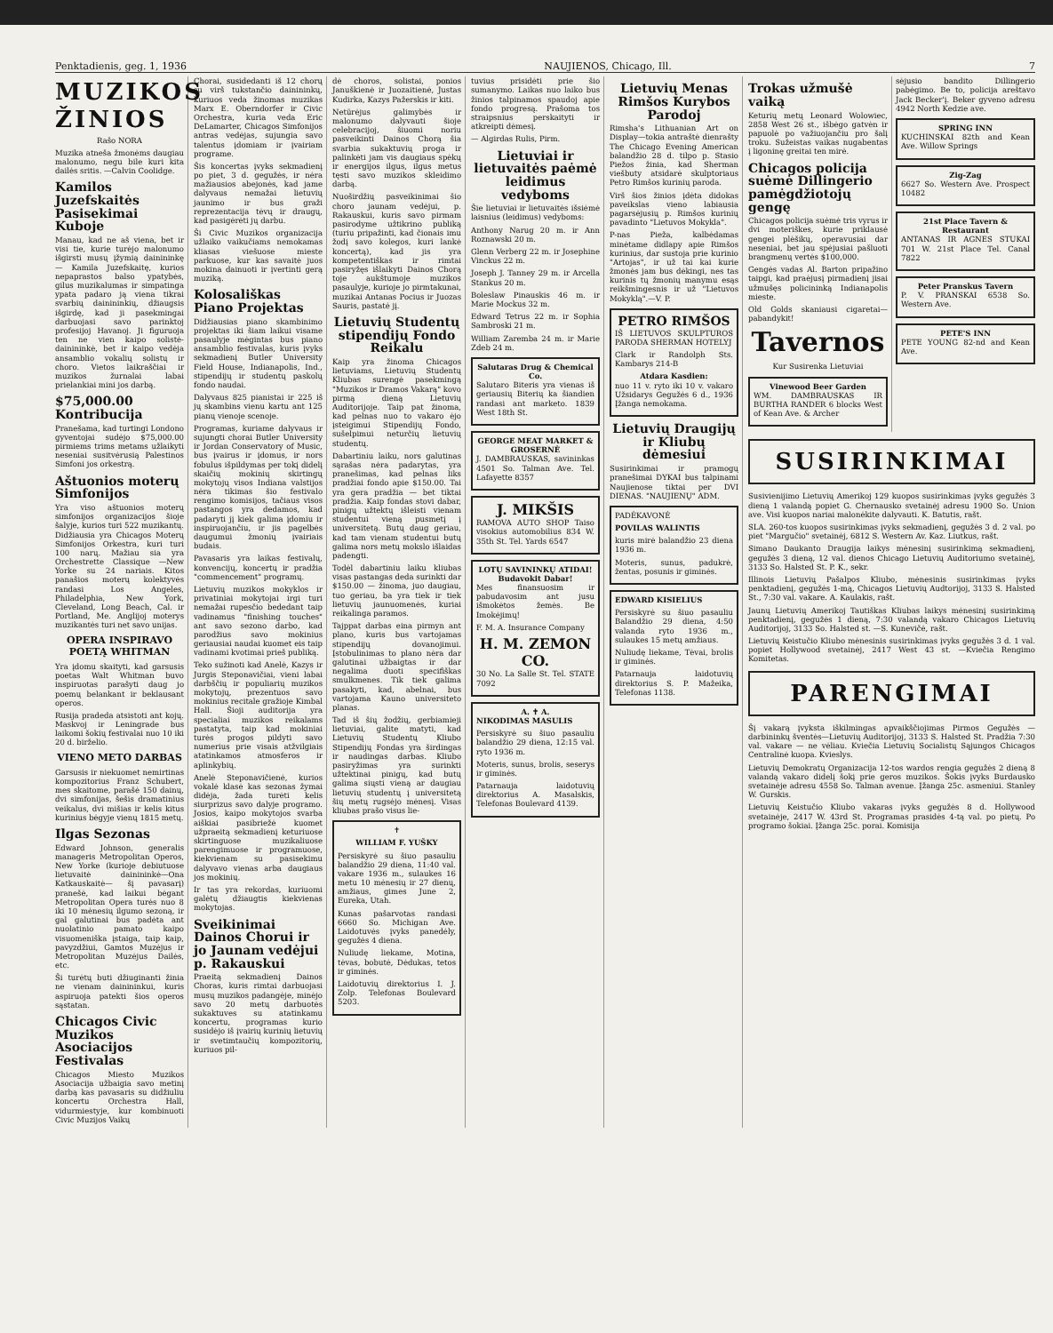Penktadienis, geg. 1, 1936 NAUJIENOS, Chicago, Ill. 7
MUZIKOS ŽINIOS
Rašo NORA
Muzika atneša žmonėms daugiau malonumo, negu bile kuri kita dailės sritis. —Calvin Coolidge.
Kamilos Juzefskaitės Pasisekimai Kuboje
Manau, kad ne aš viena, bet ir visi tie, kurie turėjo malonumo išgirsti musų įžymią dainininkę — Kamila Juzefskaitę, kurios nepaprastos balso ypatybės, gilus muzikalumas ir simpatinga ypata padaro ją viena tikrai svarbių dainininkių, džiaugsis išgirdę, kad ji pasekmingai darbuojasi savo parinktoj profesijoj Havanoj. Ji figuruoja ten ne vien kaipo solistė-dainininkė, bet ir kaipo vedėja ansamblio vokalių solistų ir choro. Vietos laikraščiai ir muzikos žurnalai labai prielankiai mini jos darbą.
$75,000.00 Kontribucija
Pranešama, kad turtingi Londono gyventojai sudėjo $75,000.00 pirmiems trims metams užlaikyti neseniai susitvėrusią Palestinos Simfoni jos orkestrą.
Aštuonios moterų Simfonijos
Yra viso aštuonios moterų simfonijos organizacijos šioje šalyje, kurios turi 522 muzikantų. Didžiausia yra Chicagos Moterų Simfonijos Orkestra, kuri turi 100 narų. Mažiau sia yra Orchestrette Classique —New Yorke su 24 nariais. Kitos panašios moterų kolektyvės randasi Los Angeles, Philadelphia, New York, Cleveland, Long Beach, Cal. ir Portland, Me. Anglijoj moterys muzikantės turi net savo unijas.
OPERA INSPIRAVO POETĄ WHITMAN
Yra įdomu skaityti, kad garsusis poetas Walt Whitman buvo inspiruotas parašyti daug jo poemų belankant ir beklausant operos.
Rusija pradeda atsistoti ant kojų. Maskvoj ir Leningrade bus laikomi šokių festivalai nuo 10 iki 20 d. birželio.
VIENO METO DARBAS
Garsusis ir niekuomet nemirtinas kompozitorius Franz Schubert, mes skaitome, parašė 150 dainų, dvi simfonijas, šešis dramatinius veikalus, dvi mišias ir kelis kitus kurinius bėgyje vienų 1815 metų.
Ilgas Sezonas
Edward Johnson, generalis manageris Metropolitan Operos, New Yorke (kurioje debiutuose lietuvaitė dainininkė—Ona Katkauskaitė— šį pavasarį) pranešė, kad laikui bėgant Metropolitan Opera turės nuo 8 iki 10 mėnesių ilgumo sezoną, ir gal galutinai bus padėta ant nuolatinio pamato kaipo visuomeniška įstaiga, taip kaip, pavyzdžiui, Gamtos Muzėjus ir Metropolitan Muzėjus Dailės, etc.
Ši turėtų buti džiuginanti žinia ne vienam dainininkui, kuris aspiruoja patekti šios operos sąstatan.
Chicagos Civic Muzikos Asociacijos Festivalas
Chicagos Miesto Muzikos Asociacija užbaigia savo metinį darbą kas pavasaris su didžiuliu koncertu Orchestra Hall, vidurmiestyje, kur kombinuoti Civic Muzijos Vaikų
Chorai, susidedanti iš 12 chorų su virš tukstančio dainininkų, kuriuos veda žinomas muzikas Marx E. Oberndorfer ir Civic Orchestra, kuria veda Eric DeLamarter, Chicagos Simfonijos antras vedėjas, sujungia savo talentus įdomiam ir įvairiam programe.
Šis koncertas įvyks sekmadienį po piet, 3 d. gegužės, ir nėra mažiausios abejonės, kad jame dalyvaus nemažai lietuvių jaunimo ir bus graži reprezentacija tėvų ir draugų, kad pasigėrėti jų darbu.
Ši Civic Muzikos organizacija užlaiko vaikučiams nemokamas kliasas viešuose mieste parkuose, kur kas savaitė juos mokina dainuoti ir įvertinti gerą muziką.
Kolosališkas Piano Projektas
Didžiausias piano skambinimo projektas iki šiam laikui visame pasaulyje mėgintas bus piano ansamblio festivalas, kuris įvyks sekmadienį Butler University Field House, Indianapolis, Ind., stipendijų ir studentų paskolų fondo naudai.
Dalyvaus 825 pianistai ir 225 iš jų skambins vienu kartu ant 125 pianų vienoje scenoje.
Programas, kuriame dalyvaus ir sujungti chorai Butler University ir Jordan Conservatory of Music, bus įvairus ir įdomus, ir nors fobulus išpildymas per tokį didelį skaičių mokinių skirtingų mokytojų visos Indiana valstijos nėra tikimas šio festivalo rengimo komisijos, tačiaus visos pastangos yra dedamos, kad padaryti jį kiek galima įdomiu ir inspiruojančiu, ir jis pagelbės daugumui žmonių įvairiais budais.
Pavasaris yra laikas festivalų, konvencijų, koncertų ir pradžia "commencement" programų.
Lietuvių muzikos mokyklos ir privatiniai mokytojai irgi turi nemažai rupesčio bededant taip vadinamus "finishing touches" ant savo sezono darbo, kad parodžius savo mokinius geriausiai naudai kuomet eis taip vadinami kvotimai prieš publiką.
Teko sužinoti kad Anelė, Kazys ir Jurgis Steponavičiai, vieni labai darbščių ir populiarių muzikos mokytojų, prezentuos savo mokinius recitale gražioje Kimbal Hall. Šioji auditorija yra specialiai muzikos reikalams pastatyta, taip kad mokiniai turės progos pildyti savo numerius prie visais atžvilgiais atatinkamos atmosferos ir aplinkybių.
Anelė Steponavičienė, kurios vokalė klasė kas sezonas žymai didėja, žada turėti kelis siurprizus savo dalyje programo. Josios, kaipo mokytojos svarba aiškiai pasibriežė kuomet užpraeitą sekmadienį keturiuose skirtinguose muzikaliuose parengimuose ir programuose, kiekvienam su pasisekimu dalyvavo vienas arba daugiaus jos mokinių.
Ir tas yra rekordas, kuriuomi galėtų džiaugtis kiekvienas mokytojas.
Sveikinimai Dainos Chorui ir jo Jaunam vedėjui p. Rakauskui
Praeitą sekmadienį Dainos Choras, kuris rimtai darbuojasi musų muzikos padangėje, minėjo savo 20 metų darbuotės sukaktuves su atatinkamu koncertu, programas kurio susidėjo iš įvairių kurinių lietuvių ir svetimtaučių kompozitorių, kuriuos pil-
dė choros, solistai, ponios Januškienė ir Juozaitienė, Justas Kudirka, Kazys Pažerskis ir kiti.
Netūrėjus galimybės ir malonumo dalyvauti šioje celebracijoj, šiuomi noriu pasveikinti Dainos Chorą šia svarbia sukaktuvių proga ir palinkėti jam vis daugiaus spėkų ir energijos ilgus, ilgus metus tęsti savo muzikos skleidimo darbą.
Nuoširdžių pasveikinimai šio choro jaunam vedėjui, p. Rakauskui, kuris savo pirmam pasirodyme užtikrino publiką (turiu pripažinti, kad čionais imu žodį savo kolegos, kuri lankė koncertą), kad jis yra kompetentiškas ir rimtai pasiryžęs išlaikyti Dainos Chorą toje aukštumoje muzikos pasaulyje, kurioje jo pirmtakunai, muzikai Antanas Pocius ir Juozas Sauris, pastatė jį.
Lietuvių Studentų stipendijų Fondo Reikalu
Kaip yra žinoma Chicagos lietuviams, Lietuvių Studentų Kliubas surengė pasekmingą "Muzikos ir Dramos Vakarą" kovo pirmą dieną Lietuvių Auditorijoje. Taip pat žinoma, kad pelnas nuo to vakaro ėjo įsteigimui Stipendijų Fondo, sušelpimui neturčių lietuvių studentų.
Dabartiniu laiku, nors galutinas sąrašas nėra padarytas, yra pranešimas, kad pelnas liks pradžiai fondo apie $150.00. Tai yra gera pradžia — bet tiktai pradžia. Kaip fondas stovi dabar, pinigų užtektų išleisti vienam studentui vieną pusmetį į universitetą. Butų daug geriau, kad tam vienam studentui butų galima nors metų mokslo išlaidas padengti.
Todėl dabartiniu laiku kliubas visas pastangas deda surinkti dar $150.00 — žinoma, juo daugiau, tuo geriau, ba yra tiek ir tiek lietuvių jaunuomenės, kuriai reikalinga paramos.
Tajppat darbas eina pirmyn ant plano, kuris bus vartojamas stipendijų dovanojimui. Įstobulinimas to plano nėra dar galutinai užbaigtas ir dar negalima duoti specifiškas smulkmenes. Tik tiek galima pasakyti, kad, abelnai, bus vartojama Kauno universiteto planas.
Tad iš šių žodžių, gerbiamieji lietuviai, galite matyti, kad Lietuvių Studentų Kliubo Stipendijų Fondas yra širdingas ir naudingas darbas. Kliubo pasiryžimas yra surinkti užtektinai pinigų, kad butų galima siųsti vieną ar daugiau lietuvių studentų į universitetą šių metų rugsėjo mėnesį. Visas kliubas prašo visus lie-
✝
WILLIAM F. YUŠKY
Persiskyrė su šiuo pasauliu balandžio 29 diena, 11:40 val. vakare 1936 m., sulaukes 16 metu 10 mėnesių ir 27 dienų, amžiaus, gimes June 2, Eureka, Utah.
Kunas pašarvotas randasi 6660 So. Michigan Ave. Laidotuvės įvyks panedėly, gegužės 4 diena.
Nuliudę liekame, Motina, tėvas, bobutė, Dėdukas, tetos ir giminės.
Laidotuvių direktorius I. J. Zolp. Telefonas Boulevard 5203.
tuvius prisidėti prie šio sumanymo. Laikas nuo laiko bus žinios talpinamos spaudoj apie fondo progresą. Prašoma tos straipsnius perskaityti ir atkreipti dėmesį.
— Algirdas Rulis, Pirm.
Lietuviai ir lietuvaitės paėmė leidimus vedyboms
Šie lietuviai ir lietuvaitės išsiėmė laisnius (leidimus) vedyboms:
Anthony Narug 20 m. ir Ann Roznawski 20 m.
Glenn Verberg 22 m. ir Josephine Vinckus 22 m.
Joseph J. Tanney 29 m. ir Arcella Stankus 20 m.
Boleslaw Pinauskis 46 m. ir Marie Mockus 32 m.
Edward Tetrus 22 m. ir Sophia Sambroski 21 m.
William Zaremba 24 m. ir Marie Zdeb 24 m.
Salutaras Drug & Chemical Co.
Salutaro Biteris yra vienas iš geriausių Biterių ka šiandien randasi ant marketo. 1839 West 18th St.
GEORGE MEAT MARKET & GROSERNĖ
J. DAMBRAUSKAS, savininkas 4501 So. Talman Ave. Tel. Lafayette 8357
J. MIKŠIS
RAMOVA AUTO SHOP Taiso visokius automobilius 834 W. 35th St. Tel. Yards 6547
LOTŲ SAVININKŲ ATIDAI! Budavokit Dabar!
Mes finansuosim ir pabudavosim ant jusu išmokėtos žemės. Be Imokėjimų!
F. M. A. Insurance Company
H. M. ZEMON CO.
30 No. La Salle St. Tel. STATE 7092
A. ✝ A.
NIKODIMAS MASULIS
Persiskyrė su šiuo pasauliu balandžio 29 diena, 12:15 val. ryto 1936 m.
Moteris, sunus, brolis, seserys ir giminės.
Patarnauja laidotuvių direktorius A. Masalskis, Telefonas Boulevard 4139.
Lietuvių Menas Rimšos Kurybos Parodoj
Rimsha's Lithuanian Art on Display—tokia antraštė dienrašty The Chicago Evening American balandžio 28 d. tilpo p. Stasio Piežos žinia, kad Sherman viešbuty atsidarė skulptoriaus Petro Rimšos kurinių paroda.
Virš šios žinios įdėta didokas paveikslas vieno labiausia pagarsėjusių p. Rimšos kurinių pavadinto "Lietuvos Mokykla".
P-nas Pieža, kalbėdamas minėtame didlapy apie Rimšos kurinius, dar sustoja prie kurinio "Artojas", ir už tai kai kurie žmonės jam bus dėkingi, nes tas kurinis tų žmonių manymu esąs reikšmingesnis ir už "Lietuvos Mokyklą".—V. P.
PETRO RIMŠOS
IŠ LIETUVOS SKULPTUROS PARODA SHERMAN HOTELYJ
Clark ir Randolph Sts. Kambarys 214-B
Atdara Kasdien:
nuo 11 v. ryto iki 10 v. vakaro Užsidarys Gegužės 6 d., 1936 Įžanga nemokama.
Lietuvių Draugijų ir Kliubų dėmesiui
Susirinkimai ir pramogų pranešimai DYKAI bus talpinami Naujienose tiktai per DVI DIENAS. "NAUJIENŲ" ADM.
PADĖKAVONĖ
POVILAS WALINTIS
kuris mirė balandžio 23 diena 1936 m.
Moteris, sunus, padukrė, žentas, posunis ir giminės.
EDWARD KISIELIUS
Persiskyrė su šiuo pasauliu Balandžio 29 diena, 4:50 valanda ryto 1936 m., sulaukes 15 metų amžiaus.
Nuliudę liekame, Tėvai, brolis ir giminės.
Patarnauja laidotuvių direktorius S. P. Mažeika, Telefonas 1138.
Trokas užmušė vaiką
Keturių metų Leonard Wolowiec, 2858 West 26 st., išbėgo gatvėn ir papuolė po važiuojančiu pro šalį troku. Sužeistas vaikas nugabentas į ligoninę greitai ten mirė.
Chicagos policija suėmė Dillingerio pamėgdžiotojų gengę
Chicagos policija suėmė tris vyrus ir dvi moteriškes, kurie priklausė gengei plėšikų, operavusiai dar neseniai, bet jau spėjusiai pašluoti brangmenų vertės $100,000.
Gengės vadas Al. Barton pripažino taipgi, kad praėjusį pirmadienį jisai užmušęs policininką Indianapolis mieste.
Old Golds skaniausi cigaretai—pabandykit!
Tavernos
Kur Susirenka Lietuviai
Vinewood Beer Garden
WM. DAMBRAUSKAS IR BURTHA RANDER 6 blocks West of Kean Ave. & Archer
sėjusio bandito Dillingerio pabėgimo. Be to, policija areštavo Jack Becker'į. Beker gyveno adresu 4942 North Kedzie ave.
SPRING INN
KUCHINSKAI 82th and Kean Ave. Willow Springs
Zig-Zag
6627 So. Western Ave. Prospect 10482
21st Place Tavern & Restaurant
ANTANAS IR AGNES STUKAI 701 W. 21st Place Tel. Canal 7822
Peter Pranskus Tavern
P. V. PRANSKAI 6538 So. Western Ave.
PETE'S INN
PETE YOUNG 82-nd and Kean Ave.
SUSIRINKIMAI
Susivienijimo Lietuvių Amerikoj 129 kuopos susirinkimas įvyks gegužės 3 dieną 1 valandą popiet G. Chernausko svetainėj adresu 1900 So. Union ave. Visi kuopos nariai malonėkite dalyvauti. K. Batutis, rašt.
SLA. 260-tos kuopos susirinkimas įvyks sekmadienį, gegužės 3 d. 2 val. po piet "Margučio" svetainėj, 6812 S. Western Av. Kaz. Liutkus, rašt.
Simano Daukanto Draugija laikys mėnesinį susirinkimą sekmadienį, gegužės 3 dieną, 12 val. dienos Chicago Lietuvių Auditoriumo svetainėj, 3133 So. Halsted St. P. K., sekr.
Illinois Lietuvių Pašalpos Kliubo, mėnesinis susirinkimas įvyks penktadienį, gegužės 1-mą, Chicagos Lietuvių Audtorijoj, 3133 S. Halsted St., 7:30 val. vakare. A. Kaulakis, rašt.
Jaunų Lietuvių Amerikoj Tautiškas Kliubas laikys mėnesinį susirinkimą penktadienį, gegužės 1 dieną, 7:30 valandą vakaro Chicagos Lietuvių Auditorijoj, 3133 So. Halsted st. —S. Kunevičė, rašt.
Lietuvių Keistučio Kliubo mėnesinis susirinkimas įvyks gegužės 3 d. 1 val. popiet Hollywood svetainėj, 2417 West 43 st. —Kviečia Rengimo Komitetas.
PARENGIMAI
Šį vakarą įvyksta iškilmingas apvaikščiojimas Pirmos Gegužės —darbininkų šventės—Lietuvių Auditorijoj, 3133 S. Halsted St. Pradžia 7:30 val. vakare — ne vėliau. Kviečia Lietuvių Socialistų Sąjungos Chicagos Centralinė kuopa. Kvieslys.
Lietuvių Demokratų Organizacija 12-tos wardos rengia gegužės 2 dieną 8 valandą vakaro didelį šokį prie geros muzikos. Šokis įvyks Burdausko svetainėje adresu 4558 So. Talman avenue. Įžanga 25c. asmeniui. Stanley W. Gurskis.
Lietuvių Keistučio Kliubo vakaras įvyks gegužės 8 d. Hollywood svetainėje, 2417 W. 43rd St. Programas prasidės 4-tą val. po pietų. Po programo šokiai. Įžanga 25c. porai. Komisija